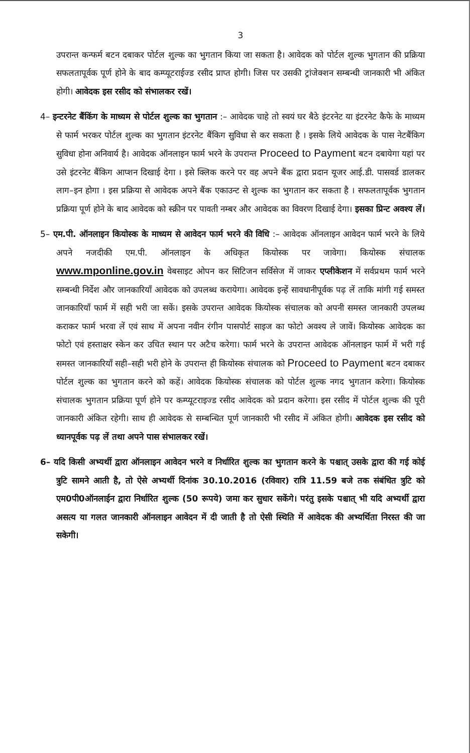3
उपरान्त कन्फर्म बटन दबाकर पोर्टल शुल्क का भुगतान किया जा सकता है। आवेदक को पोर्टल शुल्क भुगतान की प्रक्रिया सफलतापूर्वक पूर्ण होने के बाद कम्प्यूटराईज्ड रसीद प्राप्त होगी। जिस पर उसकी ट्रांजेक्शन सम्बन्धी जानकारी भी अंकित होगी। आवेदक इस रसीद को संभालकर रखें।
4– इन्टरनेट बैंकिंग के माध्यम से पोर्टल शुल्क का भुगतान :– आवेदक चाहे तो स्वयं घर बैठे इंटरनेट या इंटरनेट कैफे के माध्यम से फार्म भरकर पोर्टल शुल्क का भुगतान इंटरनेट बैंकिग सुविधा से कर सकता है । इसके लिये आवेदक के पास नेटबैंकिग सुविधा होना अनिवार्य है। आवेदक ऑनलाइन फार्म भरने के उपरान्त Proceed to Payment बटन दबायेगा यहां पर उसे इंटरनेट बैंकिग आप्शन दिखाई देगा । इसे क्लिक करने पर वह अपने बैंक द्वारा प्रदान यूजर आई.डी. पासवर्ड डालकर लाग–इन होगा । इस प्रक्रिया से आवेदक अपने बैंक एकाउन्ट से शुल्क का भुगतान कर सकता है । सफलतापूर्वक भुगतान प्रक्रिया पूर्ण होने के बाद आवेदक को स्क्रीन पर पावती नम्बर और आवेदक का विवरण दिखाई देगा। इसका प्रिन्ट अवश्य लें।
5– एम.पी. ऑनलाइन कियोस्क के माध्यम से आवेदन फार्म भरने की विधि :– आवेदक ऑनलाइन आवेदन फार्म भरने के लिये अपने नजदीकी एम.पी. ऑनलाइन के अधिकृत कियोस्क पर जावेगा। कियोस्क संचालक www.mponline.gov.in वेबसाइट ओपन कर सिटिजन सर्विसेज में जाकर एप्लीकेशन में सर्वप्रथम फार्म भरने सम्बन्धी निर्देश और जानकारियॉं आवेदक को उपलब्ध करायेगा। आवेदक इन्हें सावधानीपूर्वक पढ़ लें ताकि मांगी गई समस्त जानकारियॉं फार्म में सही भरी जा सकें। इसके उपरान्त आवेदक कियोस्क संचालक को अपनी समस्त जानकारी उपलब्ध कराकर फार्म भरवा लें एवं साथ में अपना नवीन रंगीन पासपोर्ट साइज का फोटो अवश्य ले जावें। कियोस्क आवेदक का फोटो एवं हस्ताक्षर स्केन कर उचित स्थान पर अटैच करेगा। फार्म भरने के उपरान्त आवेदक ऑनलाइन फार्म में भरी गई समस्त जानकारियॉं सही–सही भरी होने के उपरान्त ही कियोस्क संचालक को Proceed to Payment बटन दबाकर पोर्टल शुल्क का भुगतान करने को कहें। आवेदक कियोस्क संचालक को पोर्टल शुल्क नगद भुगतान करेगा। कियोस्क संचालक भुगतान प्रक्रिया पूर्ण होने पर कम्प्यूटराइज्ड रसीद आवेदक को प्रदान करेगा। इस रसीद में पोर्टल शुल्क की पूरी जानकारी अंकित रहेगी। साथ ही आवेदक से सम्बन्धित पूर्ण जानकारी भी रसीद में अंकित होगी। आवेदक इस रसीद को ध्यानपूर्वक पढ़ लें तथा अपने पास संभालकर रखें।
6– यदि किसी अभ्यर्थी द्वारा ऑनलाइन आवेदन भरने व निर्धारित शुल्क का भुगतान करने के पश्चात् उसके द्वारा की गई कोई त्रुटि सामने आती है, तो ऐसे अभ्यर्थी दिनांक 30.10.2016 (रविवार) रात्रि 11.59 बजे तक संबंधित त्रुटि को एम0पी0ऑनलाईन द्वारा निर्धारित शुल्क (50 रूपये) जमा कर सुधार सकेंगे। परंतु इसके पश्चात् भी यदि अभ्यर्थी द्वारा असत्य या गलत जानकारी ऑनलाइन आवेदन में दी जाती है तो ऐसी स्थिति में आवेदक की अभ्यर्थिता निरस्त की जा सकेगी।